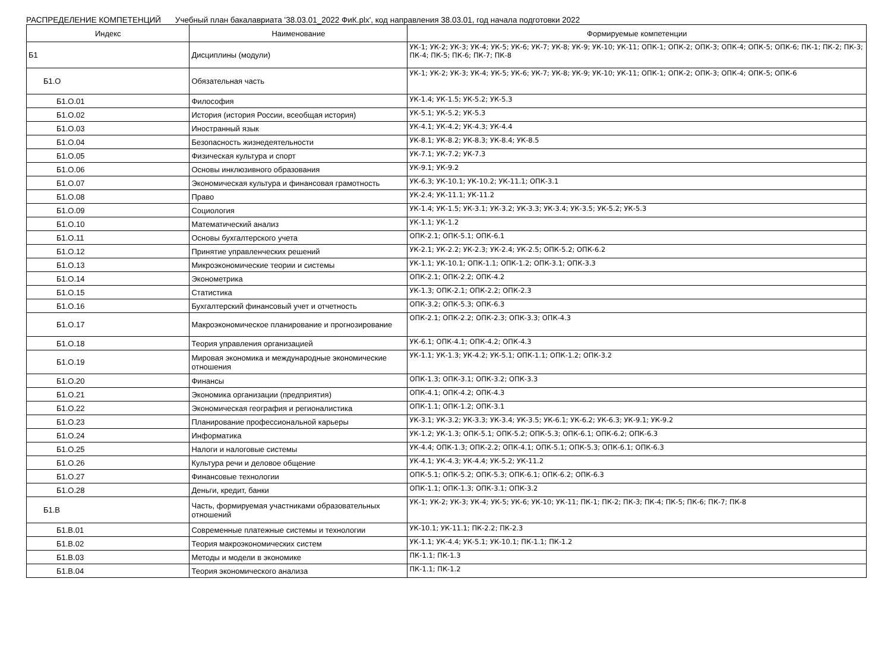РАСПРЕДЕЛЕНИЕ КОМПЕТЕНЦИЙ Учебный план бакалавриата '38.03.01_2022 ФиК.plx', код направления 38.03.01, год начала подготовки 2022
| Индекс | Наименование | Формируемые компетенции |
| --- | --- | --- |
| Б1 | Дисциплины (модули) | УК-1; УК-2; УК-3; УК-4; УК-5; УК-6; УК-7; УК-8; УК-9; УК-10; УК-11; ОПК-1; ОПК-2; ОПК-3; ОПК-4; ОПК-5; ОПК-6; ПК-1; ПК-2; ПК-3; ПК-4; ПК-5; ПК-6; ПК-7; ПК-8 |
| Б1.О | Обязательная часть | УК-1; УК-2; УК-3; УК-4; УК-5; УК-6; УК-7; УК-8; УК-9; УК-10; УК-11; ОПК-1; ОПК-2; ОПК-3; ОПК-4; ОПК-5; ОПК-6 |
| Б1.О.01 | Философия | УК-1.4; УК-1.5; УК-5.2; УК-5.3 |
| Б1.О.02 | История (история России, всеобщая история) | УК-5.1; УК-5.2; УК-5.3 |
| Б1.О.03 | Иностранный язык | УК-4.1; УК-4.2; УК-4.3; УК-4.4 |
| Б1.О.04 | Безопасность жизнедеятельности | УК-8.1; УК-8.2; УК-8.3; УК-8.4; УК-8.5 |
| Б1.О.05 | Физическая культура и спорт | УК-7.1; УК-7.2; УК-7.3 |
| Б1.О.06 | Основы инклюзивного образования | УК-9.1; УК-9.2 |
| Б1.О.07 | Экономическая культура и финансовая грамотность | УК-6.3; УК-10.1; УК-10.2; УК-11.1; ОПК-3.1 |
| Б1.О.08 | Право | УК-2.4; УК-11.1; УК-11.2 |
| Б1.О.09 | Социология | УК-1.4; УК-1.5; УК-3.1; УК-3.2; УК-3.3; УК-3.4; УК-3.5; УК-5.2; УК-5.3 |
| Б1.О.10 | Математический анализ | УК-1.1; УК-1.2 |
| Б1.О.11 | Основы бухгалтерского учета | ОПК-2.1; ОПК-5.1; ОПК-6.1 |
| Б1.О.12 | Принятие управленческих решений | УК-2.1; УК-2.2; УК-2.3; УК-2.4; УК-2.5; ОПК-5.2; ОПК-6.2 |
| Б1.О.13 | Микроэкономические теории и системы | УК-1.1; УК-10.1; ОПК-1.1; ОПК-1.2; ОПК-3.1; ОПК-3.3 |
| Б1.О.14 | Эконометрика | ОПК-2.1; ОПК-2.2; ОПК-4.2 |
| Б1.О.15 | Статистика | УК-1.3; ОПК-2.1; ОПК-2.2; ОПК-2.3 |
| Б1.О.16 | Бухгалтерский финансовый учет и отчетность | ОПК-3.2; ОПК-5.3; ОПК-6.3 |
| Б1.О.17 | Макроэкономическое планирование и прогнозирование | ОПК-2.1; ОПК-2.2; ОПК-2.3; ОПК-3.3; ОПК-4.3 |
| Б1.О.18 | Теория управления организацией | УК-6.1; ОПК-4.1; ОПК-4.2; ОПК-4.3 |
| Б1.О.19 | Мировая экономика и международные экономические отношения | УК-1.1; УК-1.3; УК-4.2; УК-5.1; ОПК-1.1; ОПК-1.2; ОПК-3.2 |
| Б1.О.20 | Финансы | ОПК-1.3; ОПК-3.1; ОПК-3.2; ОПК-3.3 |
| Б1.О.21 | Экономика организации (предприятия) | ОПК-4.1; ОПК-4.2; ОПК-4.3 |
| Б1.О.22 | Экономическая география и регионалистика | ОПК-1.1; ОПК-1.2; ОПК-3.1 |
| Б1.О.23 | Планирование профессиональной карьеры | УК-3.1; УК-3.2; УК-3.3; УК-3.4; УК-3.5; УК-6.1; УК-6.2; УК-6.3; УК-9.1; УК-9.2 |
| Б1.О.24 | Информатика | УК-1.2; УК-1.3; ОПК-5.1; ОПК-5.2; ОПК-5.3; ОПК-6.1; ОПК-6.2; ОПК-6.3 |
| Б1.О.25 | Налоги и налоговые системы | УК-4.4; ОПК-1.3; ОПК-2.2; ОПК-4.1; ОПК-5.1; ОПК-5.3; ОПК-6.1; ОПК-6.3 |
| Б1.О.26 | Культура речи и деловое общение | УК-4.1; УК-4.3; УК-4.4; УК-5.2; УК-11.2 |
| Б1.О.27 | Финансовые технологии | ОПК-5.1; ОПК-5.2; ОПК-5.3; ОПК-6.1; ОПК-6.2; ОПК-6.3 |
| Б1.О.28 | Деньги, кредит, банки | ОПК-1.1; ОПК-1.3; ОПК-3.1; ОПК-3.2 |
| Б1.В | Часть, формируемая участниками образовательных отношений | УК-1; УК-2; УК-3; УК-4; УК-5; УК-6; УК-10; УК-11; ПК-1; ПК-2; ПК-3; ПК-4; ПК-5; ПК-6; ПК-7; ПК-8 |
| Б1.В.01 | Современные платежные системы и технологии | УК-10.1; УК-11.1; ПК-2.2; ПК-2.3 |
| Б1.В.02 | Теория макроэкономических систем | УК-1.1; УК-4.4; УК-5.1; УК-10.1; ПК-1.1; ПК-1.2 |
| Б1.В.03 | Методы и модели в экономике | ПК-1.1; ПК-1.3 |
| Б1.В.04 | Теория экономического анализа | ПК-1.1; ПК-1.2 |